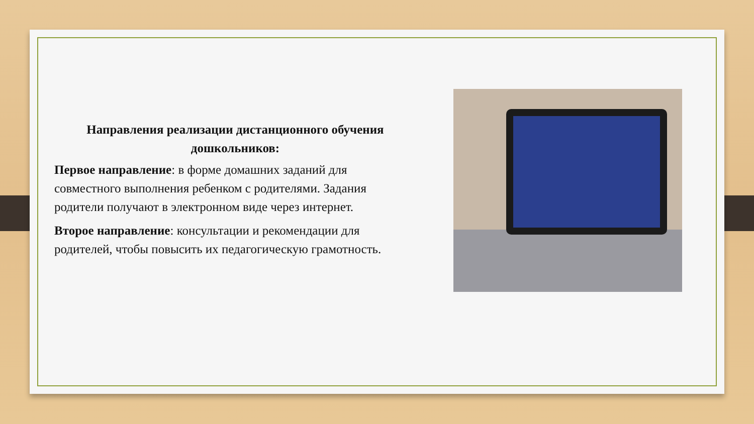Направления реализации дистанционного обучения дошкольников:
Первое направление: в форме домашних заданий для совместного выполнения ребенком с родителями. Задания родители получают в электронном виде через интернет.
Второе направление: консультации и рекомендации для родителей, чтобы повысить их педагогическую грамотность.